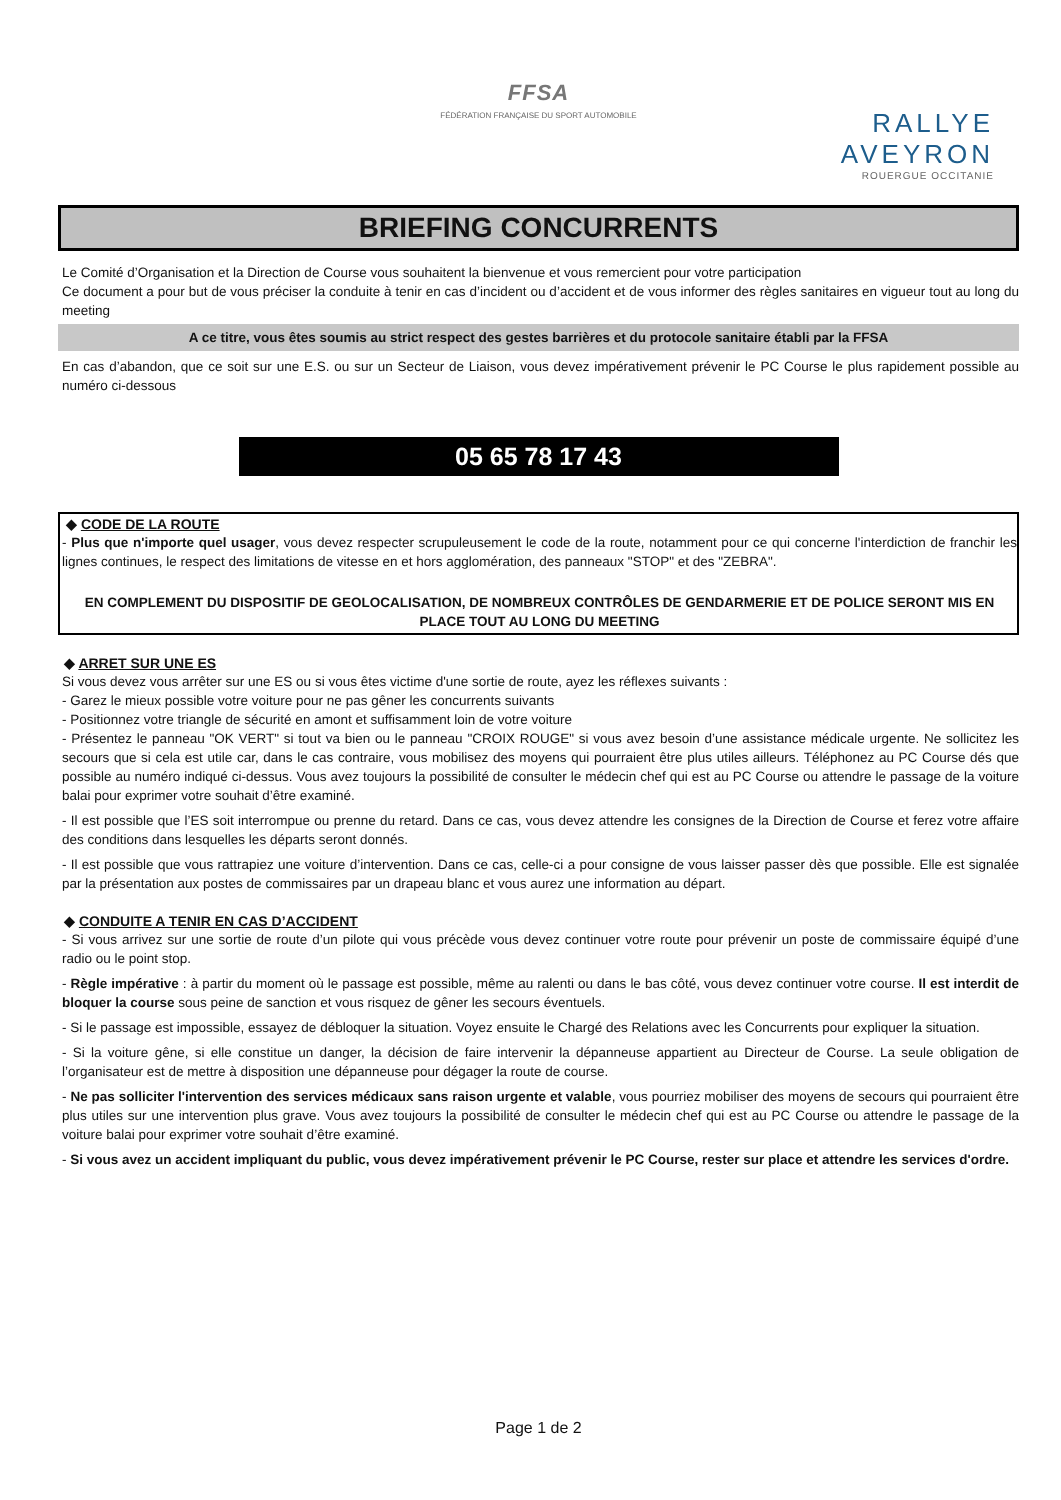FFSA
FÉDÉRATION FRANÇAISE DU SPORT AUTOMOBILE
RALLYE
AVEYRON
ROUERGUE OCCITANIE
BRIEFING CONCURRENTS
Le Comité d’Organisation et la Direction de Course vous souhaitent la bienvenue et vous remercient pour votre participation
Ce document a pour but de vous préciser la conduite à tenir en cas d’incident ou d’accident et de vous informer des règles sanitaires en vigueur tout au long du meeting
A ce titre, vous êtes soumis au strict respect des gestes barrières et du protocole sanitaire établi par la FFSA
En cas d’abandon, que ce soit sur une E.S. ou sur un Secteur de Liaison, vous devez impérativement prévenir le PC Course le plus rapidement possible au numéro ci-dessous
05 65 78 17 43
◆ CODE DE LA ROUTE
- Plus que n'importe quel usager, vous devez respecter scrupuleusement le code de la route, notamment pour ce qui concerne l'interdiction de franchir les lignes continues, le respect des limitations de vitesse en et hors agglomération, des panneaux "STOP" et des "ZEBRA".
EN COMPLEMENT DU DISPOSITIF DE GEOLOCALISATION, DE NOMBREUX CONTRÔLES DE GENDARMERIE ET DE POLICE SERONT MIS EN PLACE TOUT AU LONG DU MEETING
◆ ARRET SUR UNE ES
Si vous devez vous arrêter sur une ES ou si vous êtes victime d'une sortie de route, ayez les réflexes suivants :
- Garez le mieux possible votre voiture pour ne pas gêner les concurrents suivants
- Positionnez votre triangle de sécurité en amont et suffisamment loin de votre voiture
- Présentez le panneau "OK VERT" si tout va bien ou le panneau "CROIX ROUGE" si vous avez besoin d’une assistance médicale urgente. Ne sollicitez les secours que si cela est utile car, dans le cas contraire, vous mobilisez des moyens qui pourraient être plus utiles ailleurs. Téléphonez au PC Course dés que possible au numéro indiqué ci-dessus. Vous avez toujours la possibilité de consulter le médecin chef qui est au PC Course ou attendre le passage de la voiture balai pour exprimer votre souhait d’être examiné.
- Il est possible que l’ES soit interrompue ou prenne du retard. Dans ce cas, vous devez attendre les consignes de la Direction de Course et ferez votre affaire des conditions dans lesquelles les départs seront donnés.
- Il est possible que vous rattrapiez une voiture d’intervention. Dans ce cas, celle-ci a pour consigne de vous laisser passer dès que possible. Elle est signalée par la présentation aux postes de commissaires par un drapeau blanc et vous aurez une information au départ.
◆ CONDUITE A TENIR EN CAS D’ACCIDENT
- Si vous arrivez sur une sortie de route d’un pilote qui vous précède vous devez continuer votre route pour prévenir un poste de commissaire équipé d’une radio ou le point stop.
- Règle impérative : à partir du moment où le passage est possible, même au ralenti ou dans le bas côté, vous devez continuer votre course. Il est interdit de bloquer la course sous peine de sanction et vous risquez de gêner les secours éventuels.
- Si le passage est impossible, essayez de débloquer la situation. Voyez ensuite le Chargé des Relations avec les Concurrents pour expliquer la situation.
- Si la voiture gêne, si elle constitue un danger, la décision de faire intervenir la dépanneuse appartient au Directeur de Course. La seule obligation de l’organisateur est de mettre à disposition une dépanneuse pour dégager la route de course.
- Ne pas solliciter l'intervention des services médicaux sans raison urgente et valable, vous pourriez mobiliser des moyens de secours qui pourraient être plus utiles sur une intervention plus grave. Vous avez toujours la possibilité de consulter le médecin chef qui est au PC Course ou attendre le passage de la voiture balai pour exprimer votre souhait d’être examiné.
- Si vous avez un accident impliquant du public, vous devez impérativement prévenir le PC Course, rester sur place et attendre les services d'ordre.
Page 1 de 2